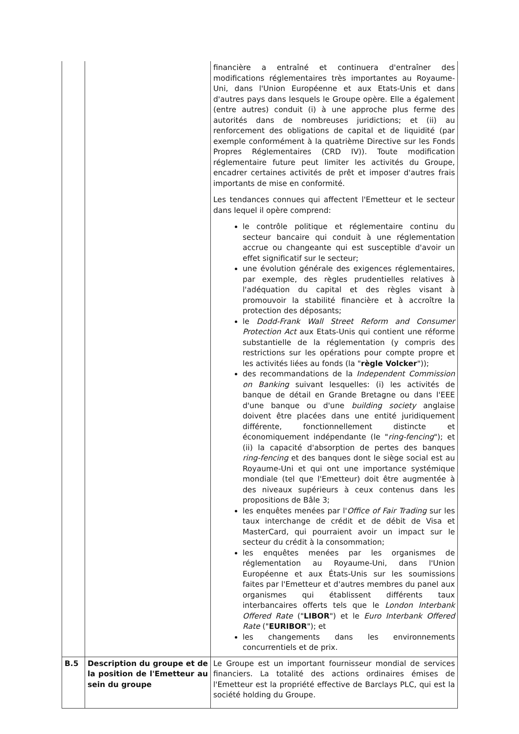| | | financière a entraîné et continuera d'entraîner des modifications réglementaires très importantes au Royaume-Uni, dans l'Union Européenne et aux Etats-Unis et dans d'autres pays dans lesquels le Groupe opère. Elle a également (entre autres) conduit (i) à une approche plus ferme des autorités dans de nombreuses juridictions; et (ii) au renforcement des obligations de capital et de liquidité (par exemple conformément à la quatrième Directive sur les Fonds Propres Réglementaires (CRD IV)). Toute modification réglementaire future peut limiter les activités du Groupe, encadrer certaines activités de prêt et imposer d'autres frais importants de mise en conformité. Les tendances connues qui affectent l'Emetteur et le secteur dans lequel il opère comprend: le contrôle politique et réglementaire continu du secteur bancaire qui conduit à une réglementation accrue ou changeante qui est susceptible d'avoir un effet significatif sur le secteur; une évolution générale des exigences réglementaires, par exemple, des règles prudentielles relatives à l'adéquation du capital et des règles visant à promouvoir la stabilité financière et à accroître la protection des déposants; le Dodd-Frank Wall Street Reform and Consumer Protection Act aux Etats-Unis qui contient une réforme substantielle de la réglementation (y compris des restrictions sur les opérations pour compte propre et les activités liées au fonds (la " règle Volcker ")); des recommandations de la Independent Commission on Banking suivant lesquelles: (i) les activités de banque de détail en Grande Bretagne ou dans l'EEE d'une banque ou d'une building society anglaise doivent être placées dans une entité juridiquement différente, fonctionnellement distincte et économiquement indépendante (le " ring-fencing "); et (ii) la capacité d'absorption de pertes des banques ring-fencing et des banques dont le siège social est au Royaume-Uni et qui ont une importance systémique mondiale (tel que l'Emetteur) doit être augmentée à des niveaux supérieurs à ceux contenus dans les propositions de Bâle 3; les enquêtes menées par l' Office of Fair Trading sur les taux interchange de crédit et de débit de Visa et MasterCard, qui pourraient avoir un impact sur le secteur du crédit à la consommation; les enquêtes menées par les organismes de réglementation au Royaume-Uni, dans l'Union Européenne et aux États-Unis sur les soumissions faites par l'Emetteur et d'autres membres du panel aux organismes qui établissent différents taux interbancaires offerts tels que le London Interbank Offered Rate (" LIBOR ") et le Euro Interbank Offered Rate (" EURIBOR "); et les changements dans les environnements concurrentiels et de prix. |
| B.5 | Description du groupe et de la position de l'Emetteur au sein du groupe | Le Groupe est un important fournisseur mondial de services financiers. La totalité des actions ordinaires émises de l'Emetteur est la propriété effective de Barclays PLC, qui est la société holding du Groupe. |